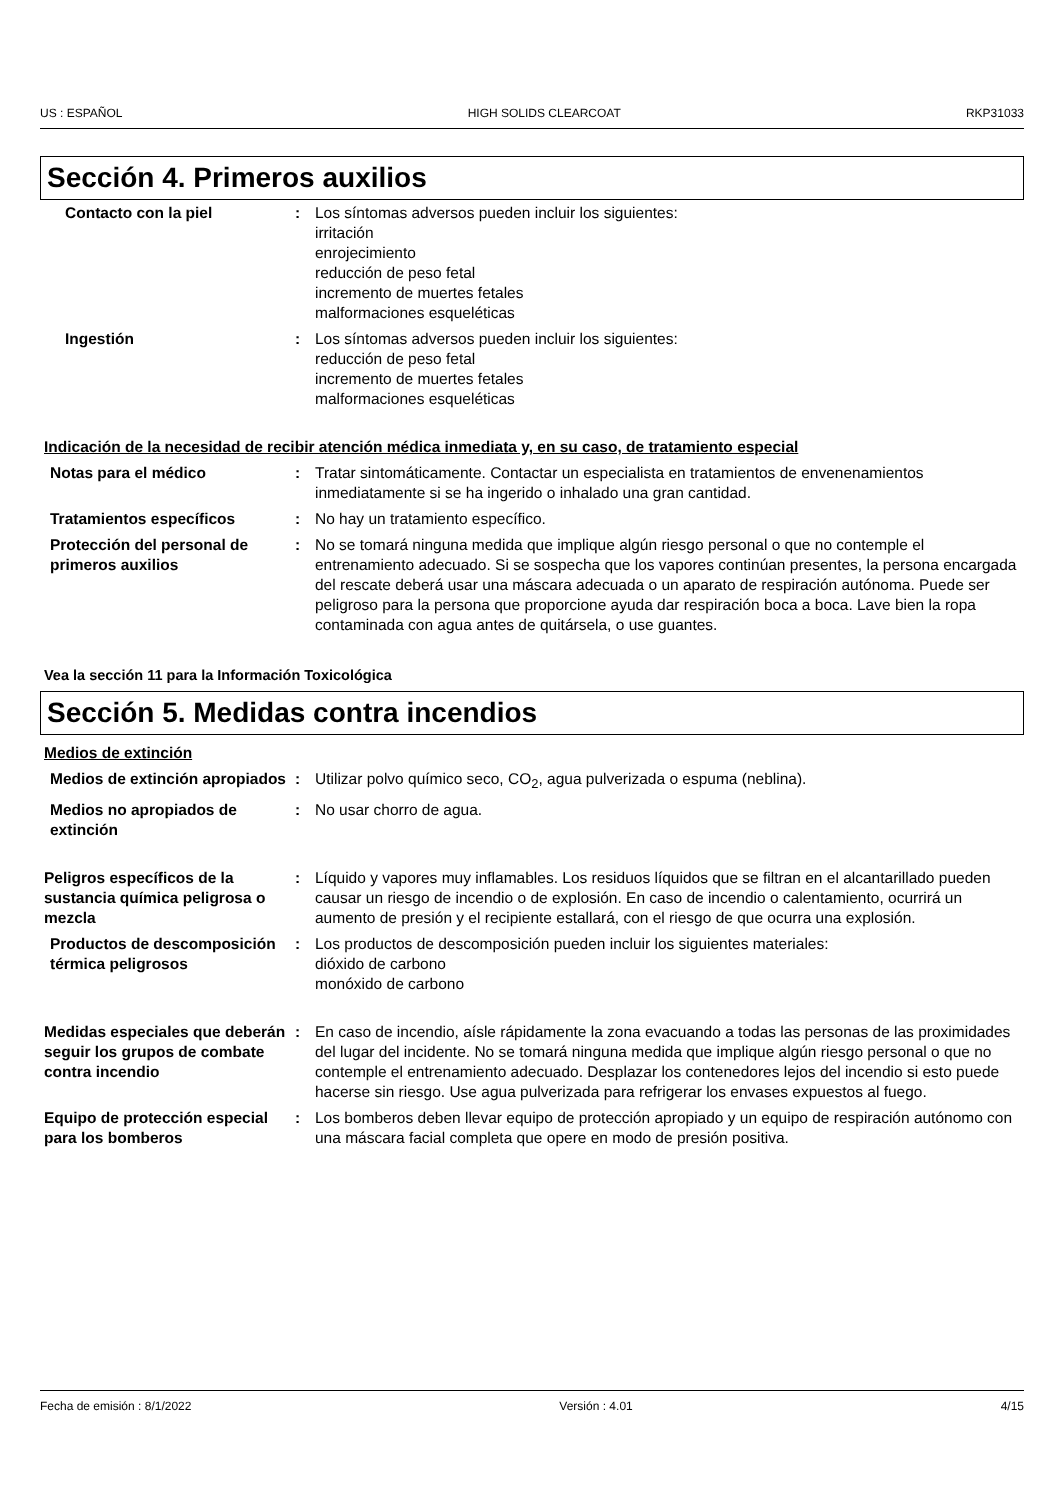US : ESPAÑOL HIGH SOLIDS CLEARCOAT RKP31033
Sección 4. Primeros auxilios
Contacto con la piel : Los síntomas adversos pueden incluir los siguientes:
irritación
enrojecimiento
reducción de peso fetal
incremento de muertes fetales
malformaciones esqueléticas
Ingestión : Los síntomas adversos pueden incluir los siguientes:
reducción de peso fetal
incremento de muertes fetales
malformaciones esqueléticas
Indicación de la necesidad de recibir atención médica inmediata y, en su caso, de tratamiento especial
Notas para el médico : Tratar sintomáticamente. Contactar un especialista en tratamientos de envenenamientos inmediatamente si se ha ingerido o inhalado una gran cantidad.
Tratamientos específicos : No hay un tratamiento específico.
Protección del personal de primeros auxilios
: No se tomará ninguna medida que implique algún riesgo personal o que no contemple el entrenamiento adecuado. Si se sospecha que los vapores continúan presentes, la persona encargada del rescate deberá usar una máscara adecuada o un aparato de respiración autónoma. Puede ser peligroso para la persona que proporcione ayuda dar respiración boca a boca. Lave bien la ropa contaminada con agua antes de quitársela, o use guantes.
Vea la sección 11 para la Información Toxicológica
Sección 5. Medidas contra incendios
Medios de extinción
Medios de extinción apropiados
: Utilizar polvo químico seco, CO<sub>2</sub>, agua pulverizada o espuma (neblina).
Medios no apropiados de extinción
: No usar chorro de agua.
Peligros específicos de la sustancia química peligrosa o mezcla
: Líquido y vapores muy inflamables. Los residuos líquidos que se filtran en el alcantarillado pueden causar un riesgo de incendio o de explosión. En caso de incendio o calentamiento, ocurrirá un aumento de presión y el recipiente estallará, con el riesgo de que ocurra una explosión.
Productos de descomposición térmica peligrosos
: Los productos de descomposición pueden incluir los siguientes materiales:
dióxido de carbono
monóxido de carbono
Medidas especiales que deberán seguir los grupos de combate contra incendio
: En caso de incendio, aísle rápidamente la zona evacuando a todas las personas de las proximidades del lugar del incidente. No se tomará ninguna medida que implique algún riesgo personal o que no contemple el entrenamiento adecuado. Desplazar los contenedores lejos del incendio si esto puede hacerse sin riesgo. Use agua pulverizada para refrigerar los envases expuestos al fuego.
Equipo de protección especial para los bomberos
: Los bomberos deben llevar equipo de protección apropiado y un equipo de respiración autónomo con una máscara facial completa que opere en modo de presión positiva.
Fecha de emisión : 8/1/2022 Versión : 4.01 4/15